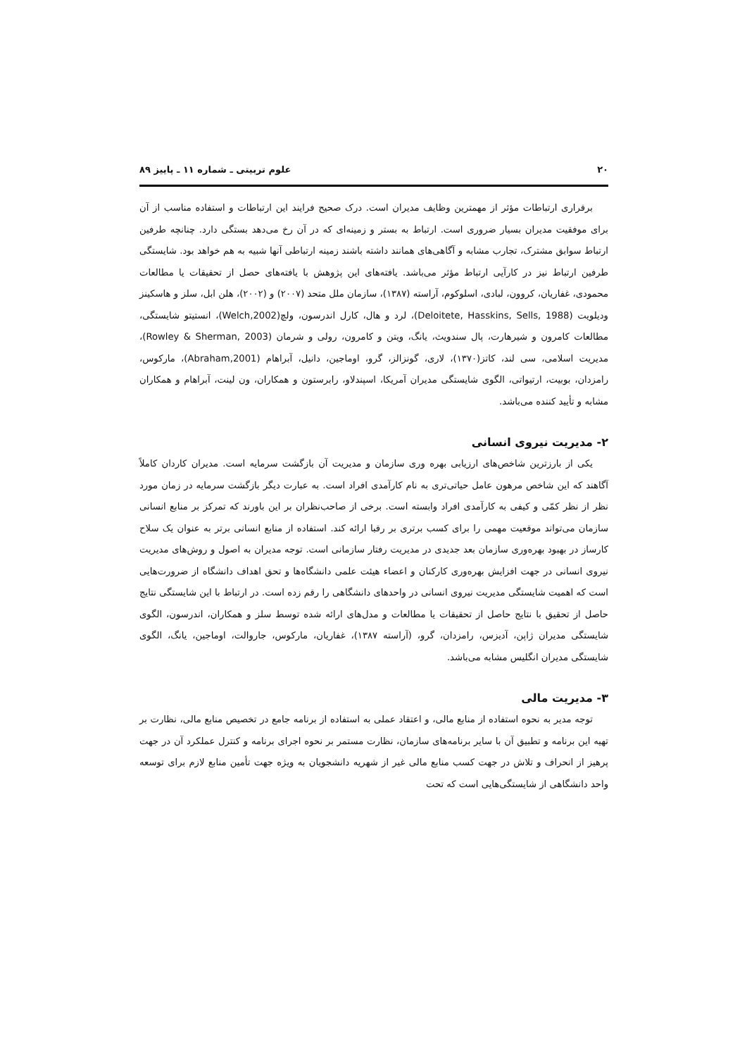۲۰ علوم تربیتی ـ شماره ۱۱ ـ پاییز ۸۹
برقراری ارتباطات مؤثر از مهمترین وظایف مدیران است. درک صحیح فرایند این ارتباطات و استفاده مناسب از آن برای موفقیت مدیران بسیار ضروری است. ارتباط به بستر و زمینه‌ای که در آن رخ می‌دهد بستگی دارد. چنانچه طرفین ارتباط سوابق مشترک، تجارب مشابه و آگاهی‌های همانند داشته باشند زمینه ارتباطی آنها شبیه به هم خواهد بود. شایستگی طرفین ارتباط نیز در کارآیی ارتباط مؤثر می‌باشد. یافته‌های این پژوهش با یافته‌های حصل از تحقیقات یا مطالعات محمودی، غفاریان، کروون، لبادی، اسلوکوم، آراسته (۱۳۸۷)، سازمان ملل متحد (۲۰۰۷) و (۲۰۰۲)، هلن ابل، سلز و هاسکینز ودیلویت (Deloitete, Hasskins, Sells, 1988)، لرد و هال، کارل اندرسون، ولچ(Welch,2002)، انستیتو شایستگی، مطالعات کامرون و شیرهارت، پال سندویث، یانگ، ویتن و کامرون، رولی و شرمان (Rowley & Sherman, 2003)، مدیریت اسلامی، سی لند، کاتز(۱۳۷۰)، لاری، گونزالز، گرو، اوماجین، دانیل، آبراهام (Abraham,2001)، مارکوس، رامزدان، بوبیت، ارتیواتی، الگوی شایستگی مدیران آمریکا، اسپندلاو، رابرستون و همکاران، ون لینت، آبراهام و همکاران مشابه و تأیید کننده می‌باشد.
۲- مدیریت نیروی انسانی
یکی از بارزترین شاخص‌های ارزیابی بهره وری سازمان و مدیریت آن بازگشت سرمایه است. مدیران کاردان کاملاً آگاهند که این شاخص مرهون عامل حیاتی‌تری به نام کارآمدی افراد است. به عبارت دیگر بازگشت سرمایه در زمان مورد نظر از نظر کمّی و کیفی به کارآمدی افراد وابسته است. برخی از صاحب‌نظران بر این باورند که تمرکز بر منابع انسانی سازمان می‌تواند موقعیت مهمی را برای کسب برتری بر رقبا ارائه کند. استفاده از منابع انسانی برتر به عنوان یک سلاح کارساز در بهبود بهره‌وری سازمان بعد جدیدی در مدیریت رفتار سازمانی است. توجه مدیران به اصول و روش‌های مدیریت نیروی انسانی در جهت افزایش بهره‌وری کارکنان و اعضاء هیئت علمی دانشگاه‌ها و تحق اهداف دانشگاه از ضرورت‌هایی است که اهمیت شایستگی مدیریت نیروی انسانی در واحدهای دانشگاهی را رقم زده است. در ارتباط با این شایستگی نتایج حاصل از تحقیق با نتایج حاصل از تحقیقات یا مطالعات و مدل‌های ارائه شده توسط سلز و همکاران، اندرسون، الگوی شایستگی مدیران ژاپن، آدیزس، رامزدان، گرو، (آراسته ۱۳۸۷)، غفاریان، مارکوس، جاروالت، اوماجین، یانگ، الگوی شایستگی مدیران انگلیس مشابه می‌باشد.
۳- مدیریت مالی
توجه مدیر به نحوه استفاده از منابع مالی، و اعتقاد عملی به استفاده از برنامه جامع در تخصیص منابع مالی، نظارت بر تهیه این برنامه و تطبیق آن با سایر برنامه‌های سازمان، نظارت مستمر بر نحوه اجرای برنامه و کنترل عملکرد آن در جهت پرهیز از انحراف و تلاش در جهت کسب منابع مالی غیر از شهریه دانشجویان به ویژه جهت تأمین منابع لازم برای توسعه واحد دانشگاهی از شایستگی‌هایی است که تحت